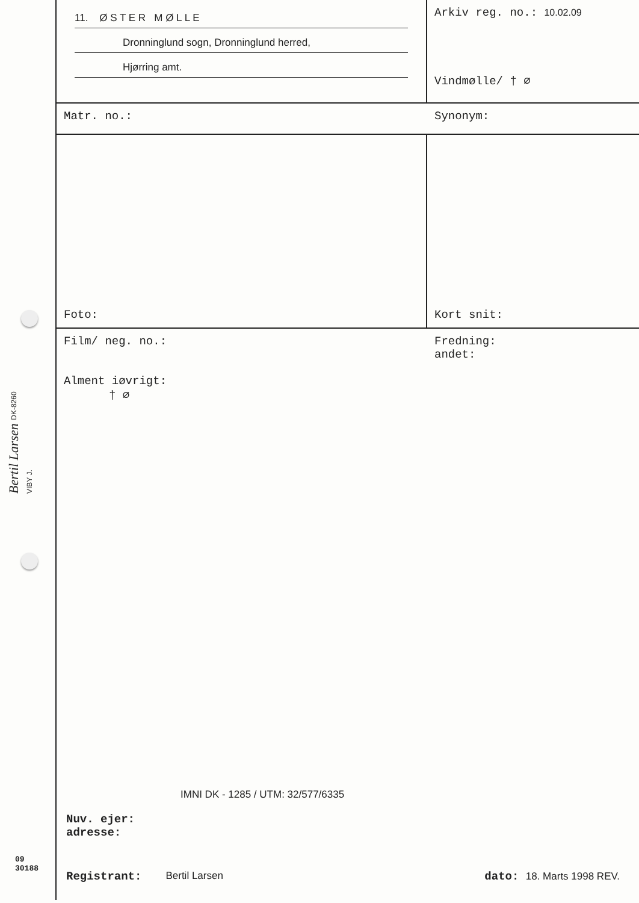Bertil Larsen DK-8260 VIBY J.
11. Ø S T E R M Ø L L E
Dronninglund sogn, Dronninglund herred,
Hjørring amt.
Arkiv reg. no.: 10.02.09
Vindmølle/ † ⌀
Matr. no.: Synonym:
Foto: Kort snit:
Film/ neg. no.:
Alment iøvrigt:
† ⌀
Fredning:
andet:
IMNI DK - 1285 / UTM: 32/577/6335
Nuv. ejer:
adresse:
09
30188
Registrant: Bertil Larsen dato: 18. Marts 1998 REV.